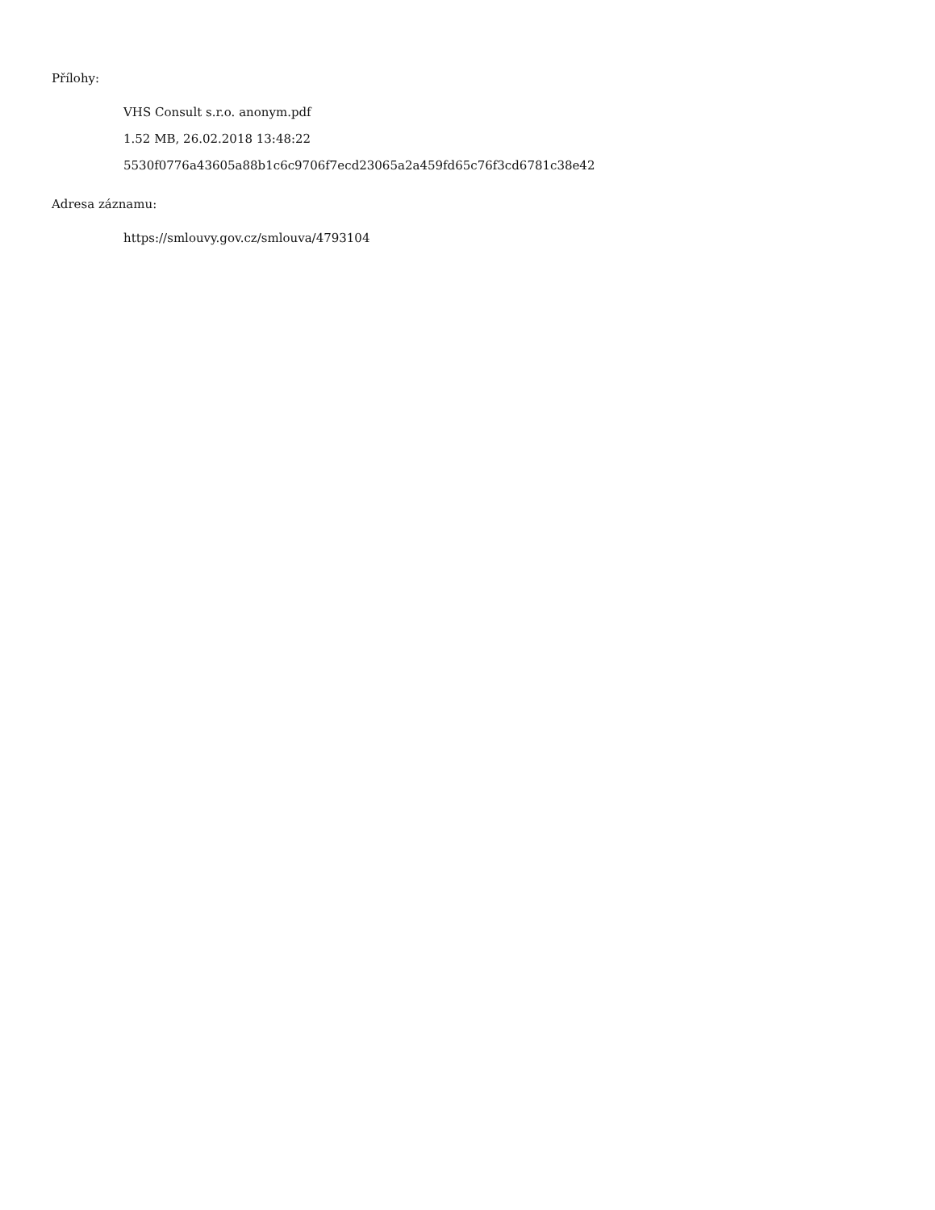Přílohy:
VHS Consult s.r.o. anonym.pdf
1.52 MB, 26.02.2018 13:48:22
5530f0776a43605a88b1c6c9706f7ecd23065a2a459fd65c76f3cd6781c38e42
Adresa záznamu:
https://smlouvy.gov.cz/smlouva/4793104